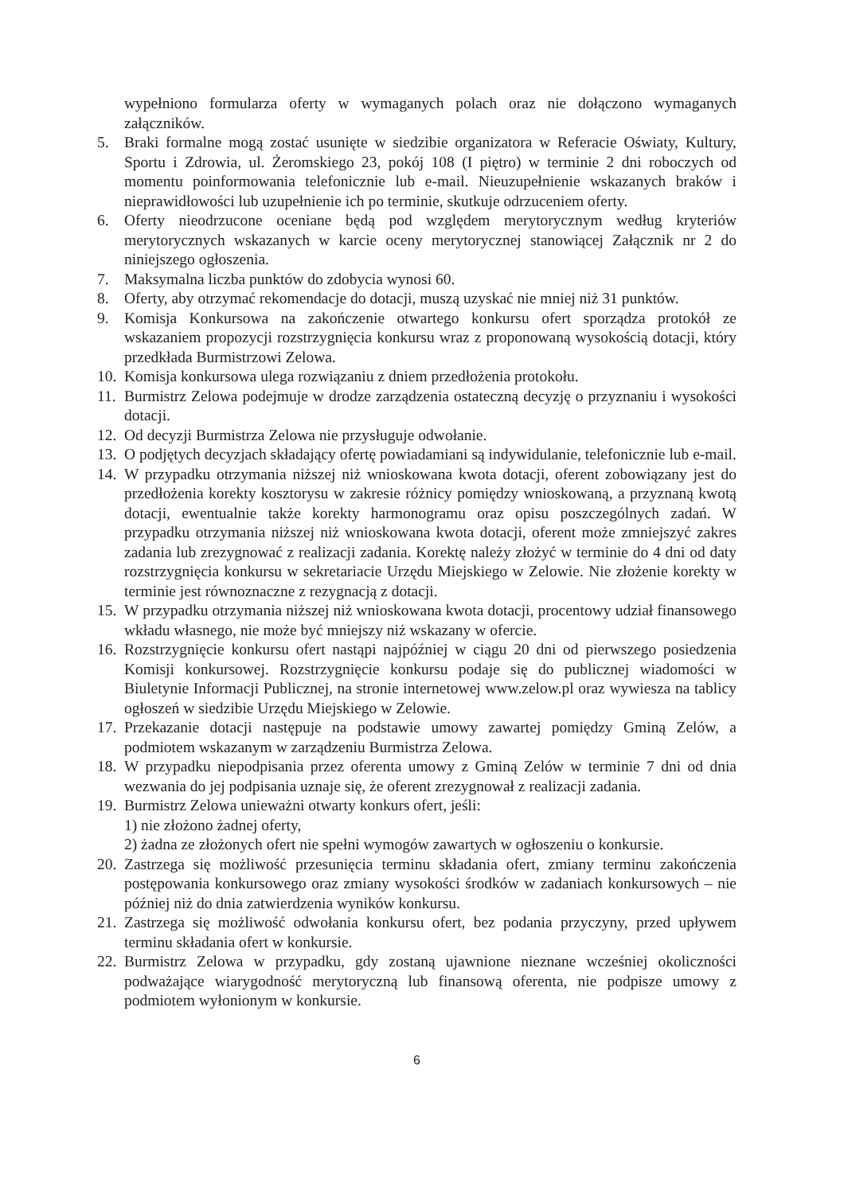wypełniono formularza oferty w wymaganych polach oraz nie dołączono wymaganych załączników.
5. Braki formalne mogą zostać usunięte w siedzibie organizatora w Referacie Oświaty, Kultury, Sportu i Zdrowia, ul. Żeromskiego 23, pokój 108 (I piętro) w terminie 2 dni roboczych od momentu poinformowania telefonicznie lub e-mail. Nieuzupełnienie wskazanych braków i nieprawidłowości lub uzupełnienie ich po terminie, skutkuje odrzuceniem oferty.
6. Oferty nieodrzucone oceniane będą pod względem merytorycznym według kryteriów merytorycznych wskazanych w karcie oceny merytorycznej stanowiącej Załącznik nr 2 do niniejszego ogłoszenia.
7. Maksymalna liczba punktów do zdobycia wynosi 60.
8. Oferty, aby otrzymać rekomendacje do dotacji, muszą uzyskać nie mniej niż 31 punktów.
9. Komisja Konkursowa na zakończenie otwartego konkursu ofert sporządza protokół ze wskazaniem propozycji rozstrzygnięcia konkursu wraz z proponowaną wysokością dotacji, który przedkłada Burmistrzowi Zelowa.
10. Komisja konkursowa ulega rozwiązaniu z dniem przedłożenia protokołu.
11. Burmistrz Zelowa podejmuje w drodze zarządzenia ostateczną decyzję o przyznaniu i wysokości dotacji.
12. Od decyzji Burmistrza Zelowa nie przysługuje odwołanie.
13. O podjętych decyzjach składający ofertę powiadamiani są indywidulanie, telefonicznie lub e-mail.
14. W przypadku otrzymania niższej niż wnioskowana kwota dotacji, oferent zobowiązany jest do przedłożenia korekty kosztorysu w zakresie różnicy pomiędzy wnioskowaną, a przyznaną kwotą dotacji, ewentualnie także korekty harmonogramu oraz opisu poszczególnych zadań. W przypadku otrzymania niższej niż wnioskowana kwota dotacji, oferent może zmniejszyć zakres zadania lub zrezygnować z realizacji zadania. Korektę należy złożyć w terminie do 4 dni od daty rozstrzygnięcia konkursu w sekretariacie Urzędu Miejskiego w Zelowie. Nie złożenie korekty w terminie jest równoznaczne z rezygnacją z dotacji.
15. W przypadku otrzymania niższej niż wnioskowana kwota dotacji, procentowy udział finansowego wkładu własnego, nie może być mniejszy niż wskazany w ofercie.
16. Rozstrzygnięcie konkursu ofert nastąpi najpóźniej w ciągu 20 dni od pierwszego posiedzenia Komisji konkursowej. Rozstrzygnięcie konkursu podaje się do publicznej wiadomości w Biuletynie Informacji Publicznej, na stronie internetowej www.zelow.pl oraz wywiesza na tablicy ogłoszeń w siedzibie Urzędu Miejskiego w Zelowie.
17. Przekazanie dotacji następuje na podstawie umowy zawartej pomiędzy Gminą Zelów, a podmiotem wskazanym w zarządzeniu Burmistrza Zelowa.
18. W przypadku niepodpisania przez oferenta umowy z Gminą Zelów w terminie 7 dni od dnia wezwania do jej podpisania uznaje się, że oferent zrezygnował z realizacji zadania.
19. Burmistrz Zelowa unieważni otwarty konkurs ofert, jeśli:
1) nie złożono żadnej oferty,
2) żadna ze złożonych ofert nie spełni wymogów zawartych w ogłoszeniu o konkursie.
20. Zastrzega się możliwość przesunięcia terminu składania ofert, zmiany terminu zakończenia postępowania konkursowego oraz zmiany wysokości środków w zadaniach konkursowych – nie później niż do dnia zatwierdzenia wyników konkursu.
21. Zastrzega się możliwość odwołania konkursu ofert, bez podania przyczyny, przed upływem terminu składania ofert w konkursie.
22. Burmistrz Zelowa w przypadku, gdy zostaną ujawnione nieznane wcześniej okoliczności podważające wiarygodność merytoryczną lub finansową oferenta, nie podpisze umowy z podmiotem wyłonionym w konkursie.
6